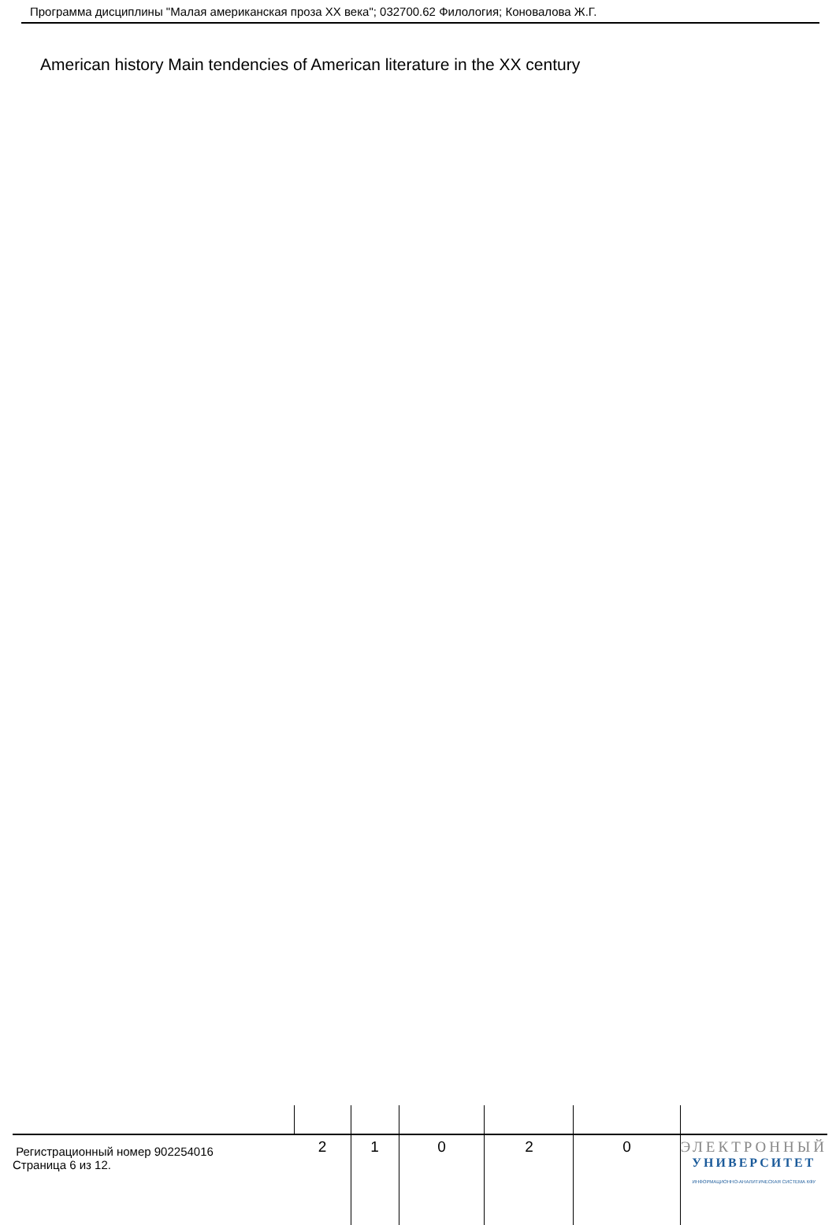Программа дисциплины "Малая американская проза XX века"; 032700.62 Филология; Коновалова Ж.Г.
American history Main tendencies of American literature in the XX century
| Регистрационный номер 902254016 Страница 6 из 12. | 2 | 1 | 0 | 2 | 0 | ЭЛЕКТРОННЫЙ УНИВЕРСИТЕТ ИНФОРМАЦИОННО-АНАЛИТИЧЕСКАЯ СИСТЕМА КФУ |